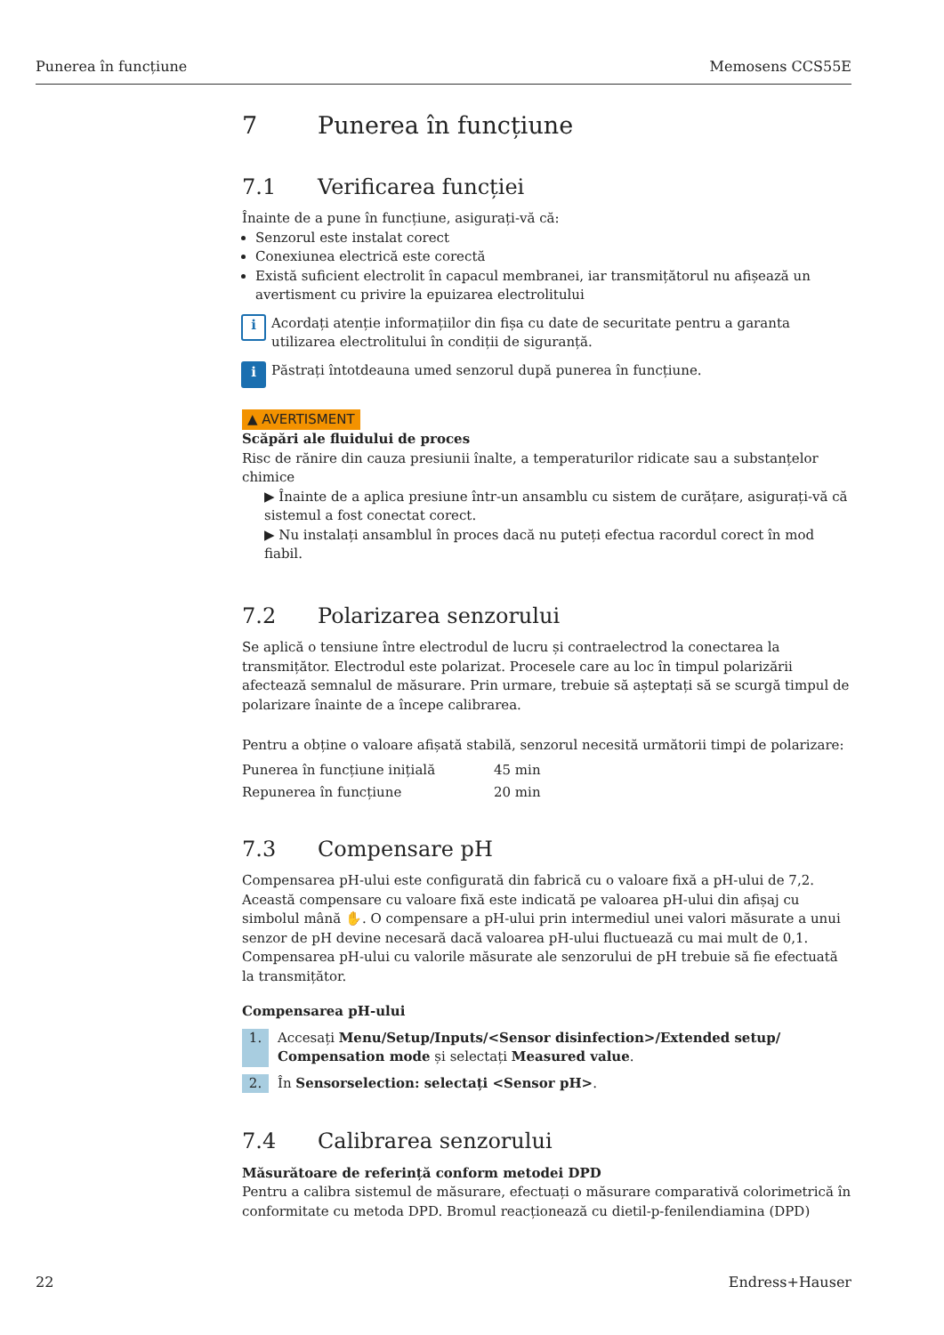Punerea în funcțiune Memosens CCS55E
7 Punerea în funcțiune
7.1 Verificarea funcției
Înainte de a pune în funcțiune, asigurați-vă că:
Senzorul este instalat corect
Conexiunea electrică este corectă
Există suficient electrolit în capacul membranei, iar transmițătorul nu afișează un avertisment cu privire la epuizarea electrolitului
i
Acordați atenție informațiilor din fișa cu date de securitate pentru a garanta utilizarea electrolitului în condiții de siguranță.
i
Păstrați întotdeauna umed senzorul după punerea în funcțiune.
▲ AVERTISMENT
Scăpări ale fluidului de proces
Risc de rănire din cauza presiunii înalte, a temperaturilor ridicate sau a substanțelor chimice
▶ Înainte de a aplica presiune într-un ansamblu cu sistem de curățare, asigurați-vă că sistemul a fost conectat corect.
▶ Nu instalați ansamblul în proces dacă nu puteți efectua racordul corect în mod fiabil.
7.2 Polarizarea senzorului
Se aplică o tensiune între electrodul de lucru și contraelectrod la conectarea la transmițător. Electrodul este polarizat. Procesele care au loc în timpul polarizării afectează semnalul de măsurare. Prin urmare, trebuie să așteptați să se scurgă timpul de polarizare înainte de a începe calibrarea.
Pentru a obține o valoare afișată stabilă, senzorul necesită următorii timpi de polarizare:
| Punerea în funcțiune inițială | 45 min |
| Repunerea în funcțiune | 20 min |
7.3 Compensare pH
Compensarea pH-ului este configurată din fabrică cu o valoare fixă a pH-ului de 7,2. Această compensare cu valoare fixă este indicată pe valoarea pH-ului din afișaj cu simbolul mână ✋. O compensare a pH-ului prin intermediul unei valori măsurate a unui senzor de pH devine necesară dacă valoarea pH-ului fluctuează cu mai mult de 0,1. Compensarea pH-ului cu valorile măsurate ale senzorului de pH trebuie să fie efectuată la transmițător.
Compensarea pH-ului
1. Accesați Menu/Setup/Inputs/<Sensor disinfection>/Extended setup/ Compensation mode și selectați Measured value.
2. În Sensorselection: selectați <Sensor pH>.
7.4 Calibrarea senzorului
Măsurătoare de referință conform metodei DPD
Pentru a calibra sistemul de măsurare, efectuați o măsurare comparativă colorimetrică în conformitate cu metoda DPD. Bromul reacționează cu dietil-p-fenilendiamina (DPD)
22 Endress+Hauser